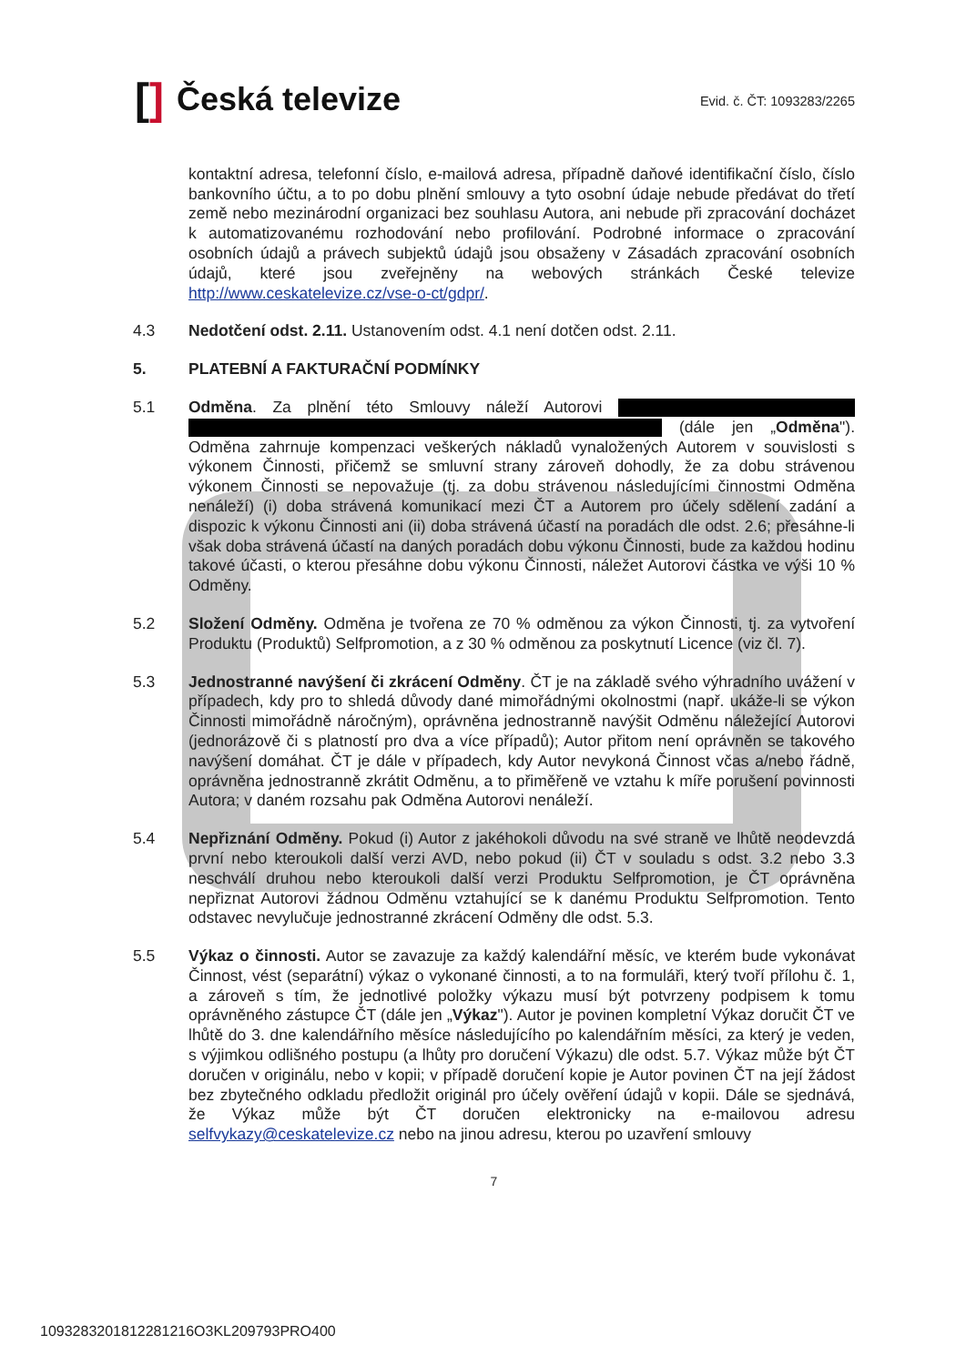[] Česká televize
Evid. č. ČT: 1093283/2265
kontaktní adresa, telefonní číslo, e-mailová adresa, případně daňové identifikační číslo, číslo bankovního účtu, a to po dobu plnění smlouvy a tyto osobní údaje nebude předávat do třetí země nebo mezinárodní organizaci bez souhlasu Autora, ani nebude při zpracování docházet k automatizovanému rozhodování nebo profilování. Podrobné informace o zpracování osobních údajů a právech subjektů údajů jsou obsaženy v Zásadách zpracování osobních údajů, které jsou zveřejněny na webových stránkách České televize http://www.ceskatelevize.cz/vse-o-ct/gdpr/.
4.3 Nedotčení odst. 2.11. Ustanovením odst. 4.1 není dotčen odst. 2.11.
5. PLATEBNÍ A FAKTURAČNÍ PODMÍNKY
5.1 Odměna. Za plnění této Smlouvy náleží Autorovi (dále jen „Odměna"). Odměna zahrnuje kompenzaci veškerých nákladů vynaložených Autorem v souvislosti s výkonem Činnosti, přičemž se smluvní strany zároveň dohodly, že za dobu strávenou výkonem Činnosti se nepovažuje (tj. za dobu strávenou následujícími činnostmi Odměna nenáleží) (i) doba strávená komunikací mezi ČT a Autorem pro účely sdělení zadání a dispozic k výkonu Činnosti ani (ii) doba strávená účastí na poradách dle odst. 2.6; přesáhne-li však doba strávená účastí na daných poradách dobu výkonu Činnosti, bude za každou hodinu takové účasti, o kterou přesáhne dobu výkonu Činnosti, náležet Autorovi částka ve výši 10 % Odměny.
5.2 Složení Odměny. Odměna je tvořena ze 70 % odměnou za výkon Činnosti, tj. za vytvoření Produktu (Produktů) Selfpromotion, a z 30 % odměnou za poskytnutí Licence (viz čl. 7).
5.3 Jednostranné navýšení či zkrácení Odměny. ČT je na základě svého výhradního uvážení v případech, kdy pro to shledá důvody dané mimořádnými okolnostmi (např. ukáže-li se výkon Činnosti mimořádně náročným), oprávněna jednostranně navýšit Odměnu náležející Autorovi (jednorázově či s platností pro dva a více případů); Autor přitom není oprávněn se takového navýšení domáhat. ČT je dále v případech, kdy Autor nevykoná Činnost včas a/nebo řádně, oprávněna jednostranně zkrátit Odměnu, a to přiměřeně ve vztahu k míře porušení povinnosti Autora; v daném rozsahu pak Odměna Autorovi nenáleží.
5.4 Nepřiznání Odměny. Pokud (i) Autor z jakéhokoli důvodu na své straně ve lhůtě neodevzdá první nebo kteroukoli další verzi AVD, nebo pokud (ii) ČT v souladu s odst. 3.2 nebo 3.3 neschválí druhou nebo kteroukoli další verzi Produktu Selfpromotion, je ČT oprávněna nepřiznat Autorovi žádnou Odměnu vztahující se k danému Produktu Selfpromotion. Tento odstavec nevylučuje jednostranné zkrácení Odměny dle odst. 5.3.
5.5 Výkaz o činnosti. Autor se zavazuje za každý kalendářní měsíc, ve kterém bude vykonávat Činnost, vést (separátní) výkaz o vykonané činnosti, a to na formuláři, který tvoří přílohu č. 1, a zároveň s tím, že jednotlivé položky výkazu musí být potvrzeny podpisem k tomu oprávněného zástupce ČT (dále jen „Výkaz"). Autor je povinen kompletní Výkaz doručit ČT ve lhůtě do 3. dne kalendářního měsíce následujícího po kalendářním měsíci, za který je veden, s výjimkou odlišného postupu (a lhůty pro doručení Výkazu) dle odst. 5.7. Výkaz může být ČT doručen v originálu, nebo v kopii; v případě doručení kopie je Autor povinen ČT na její žádost bez zbytečného odkladu předložit originál pro účely ověření údajů v kopii. Dále se sjednává, že Výkaz může být ČT doručen elektronicky na e-mailovou adresu selfvykazy@ceskatelevize.cz nebo na jinou adresu, kterou po uzavření smlouvy
7
1093283201812281216O3KL209793PRO400